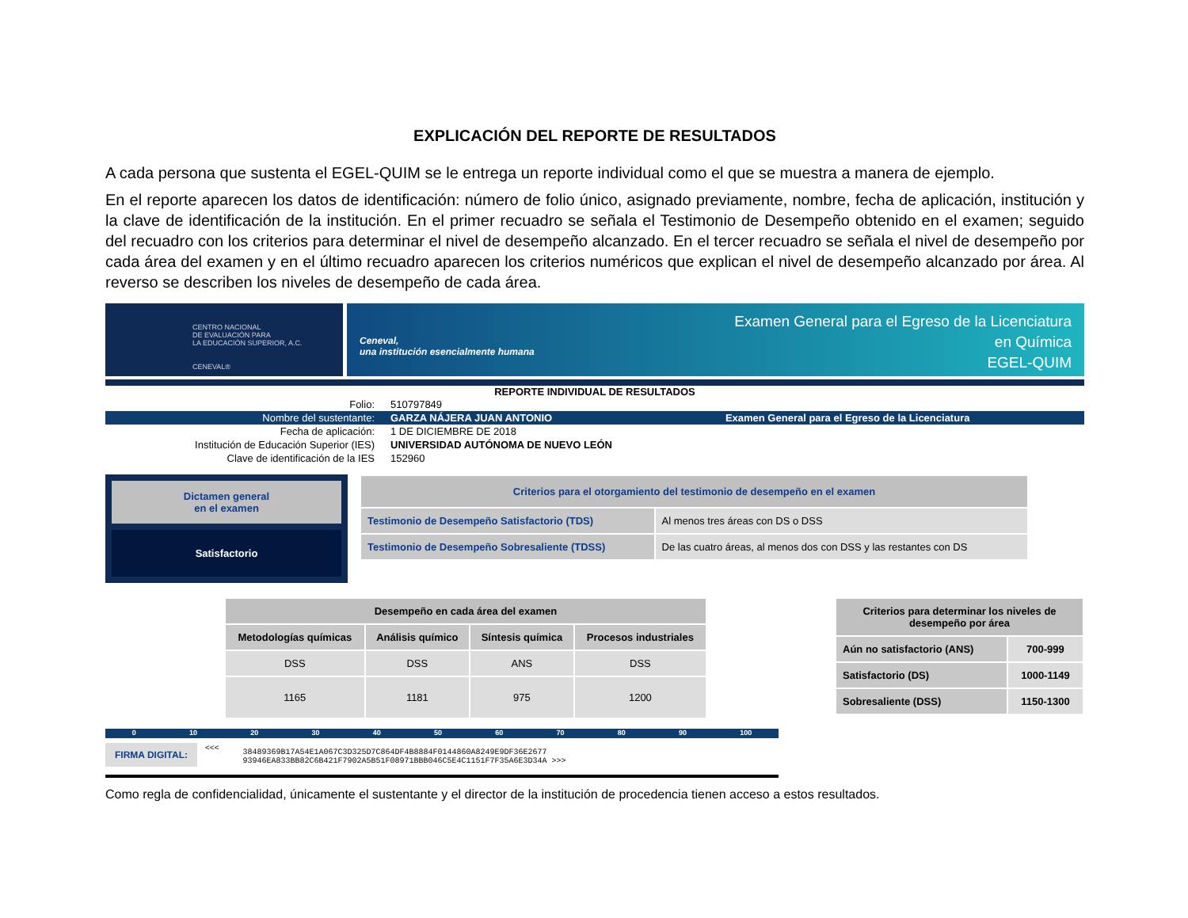EXPLICACIÓN DEL REPORTE DE RESULTADOS
A cada persona que sustenta el EGEL-QUIM se le entrega un reporte individual como el que se muestra a manera de ejemplo.
En el reporte aparecen los datos de identificación: número de folio único, asignado previamente, nombre, fecha de aplicación, institución y la clave de identificación de la institución. En el primer recuadro se señala el Testimonio de Desempeño obtenido en el examen; seguido del recuadro con los criterios para determinar el nivel de desempeño alcanzado. En el tercer recuadro se señala el nivel de desempeño por cada área del examen y en el último recuadro aparecen los criterios numéricos que explican el nivel de desempeño alcanzado por área. Al reverso se describen los niveles de desempeño de cada área.
CENTRO NACIONAL
DE EVALUACIÓN PARA
LA EDUCACIÓN SUPERIOR, A.C.
CENEVAL®
Ceneval,
una institución esencialmente humana
Examen General para el Egreso de la Licenciatura
en Química
EGEL-QUIM
REPORTE INDIVIDUAL DE RESULTADOS
| Folio: | 510797849 | |
| Nombre del sustentante: | GARZA NÁJERA JUAN ANTONIO | Examen General para el Egreso de la Licenciatura |
| Fecha de aplicación: | 1 DE DICIEMBRE DE 2018 | |
| Institución de Educación Superior (IES) | UNIVERSIDAD AUTÓNOMA DE NUEVO LEÓN | |
| Clave de identificación de la IES | 152960 | |
Dictamen general
en el examen
Satisfactorio
| Criterios para el otorgamiento del testimonio de desempeño en el examen | |
| --- | --- |
| Testimonio de Desempeño Satisfactorio (TDS) | Al menos tres áreas con DS o DSS |
| Testimonio de Desempeño Sobresaliente (TDSS) | De las cuatro áreas, al menos dos con DSS y las restantes con DS |
| Desempeño en cada área del examen | | | |
| --- | --- | --- | --- |
| Metodologías químicas | Análisis químico | Síntesis química | Procesos industriales |
| DSS | DSS | ANS | DSS |
| 1165 | 1181 | 975 | 1200 |
| Criterios para determinar los niveles de desempeño por área | |
| --- | --- |
| Aún no satisfactorio (ANS) | 700-999 |
| Satisfactorio (DS) | 1000-1149 |
| Sobresaliente (DSS) | 1150-1300 |
0 10 20 30 40 50 60 70 80 90 100
FIRMA DIGITAL:
<<<
38489369B17A54E1A067C3D325D7C864DF4B8884F0144860A8249E9DF36E2677
93946EA833BB82C6B421F7902A5B51F08971BBB046C5E4C1151F7F35A6E3D34A >>>
Como regla de confidencialidad, únicamente el sustentante y el director de la institución de procedencia tienen acceso a estos resultados.